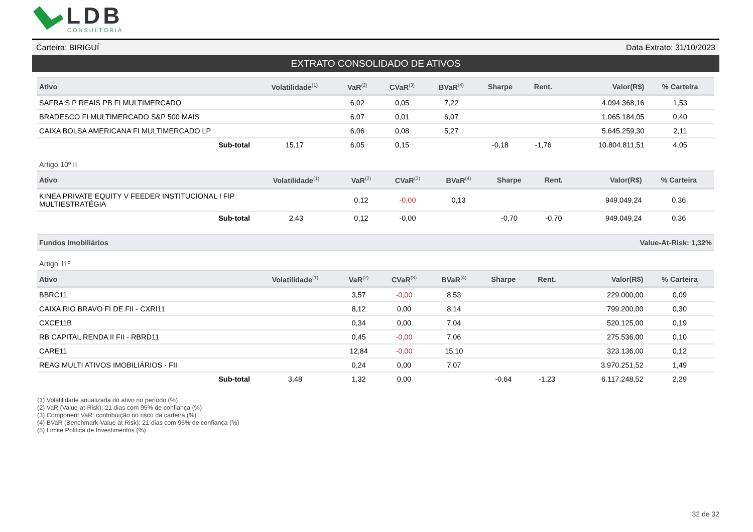LDB
CONSULTORIA
Carteira: BIRIGUÍ Data Extrato: 31/10/2023
EXTRATO CONSOLIDADO DE ATIVOS
| Ativo | Volatilidade<sup>(1)</sup> | VaR<sup>(2)</sup> | CVaR<sup>(3)</sup> | BVaR<sup>(4)</sup> | Sharpe | Rent. | Valor(R$) | % Carteira |
| --- | --- | --- | --- | --- | --- | --- | --- | --- |
| SAFRA S P REAIS PB FI MULTIMERCADO | | 6,02 | 0,05 | 7,22 | | | 4.094.368,16 | 1,53 |
| BRADESCO FI MULTIMERCADO S&P 500 MAIS | | 6,07 | 0,01 | 6,07 | | | 1.065.184,05 | 0,40 |
| CAIXA BOLSA AMERICANA FI MULTIMERCADO LP | | 6,06 | 0,08 | 5,27 | | | 5.645.259,30 | 2,11 |
| Sub-total | 15,17 | 6,05 | 0,15 | | -0,18 | -1,76 | 10.804.811,51 | 4,05 |
Artigo 10º II
| Ativo | Volatilidade<sup>(1)</sup> | VaR<sup>(2)</sup> | CVaR<sup>(3)</sup> | BVaR<sup>(4)</sup> | Sharpe | Rent. | Valor(R$) | % Carteira |
| --- | --- | --- | --- | --- | --- | --- | --- | --- |
| KINEA PRIVATE EQUITY V FEEDER INSTITUCIONAL I FIP MULTIESTRATÉGIA | | 0,12 | -0,00 | 0,13 | | | 949.049,24 | 0,36 |
| Sub-total | 2,43 | 0,12 | -0,00 | | -0,70 | -0,70 | 949.049,24 | 0,36 |
Fundos Imobiliários Value-At-Risk: 1,32%
Artigo 11º
| Ativo | Volatilidade<sup>(1)</sup> | VaR<sup>(2)</sup> | CVaR<sup>(3)</sup> | BVaR<sup>(4)</sup> | Sharpe | Rent. | Valor(R$) | % Carteira |
| --- | --- | --- | --- | --- | --- | --- | --- | --- |
| BBRC11 | | 3,57 | -0,00 | 8,53 | | | 229.000,00 | 0,09 |
| CAIXA RIO BRAVO FI DE FII - CXRI11 | | 8,12 | 0,00 | 8,14 | | | 799.200,00 | 0,30 |
| CXCE11B | | 0,34 | 0,00 | 7,04 | | | 520.125,00 | 0,19 |
| RB CAPITAL RENDA II FII - RBRD11 | | 0,45 | -0,00 | 7,06 | | | 275.536,00 | 0,10 |
| CARE11 | | 12,84 | -0,00 | 15,10 | | | 323.136,00 | 0,12 |
| REAG MULTI ATIVOS IMOBILIÁRIOS - FII | | 0,24 | 0,00 | 7,07 | | | 3.970.251,52 | 1,49 |
| Sub-total | 3,48 | 1,32 | 0,00 | | -0,64 | -1,23 | 6.117.248,52 | 2,29 |
(1) Volatilidade anualizada do ativo no período (%)
(2) VaR (Value-at-Risk): 21 dias com 95% de confiança (%)
(3) Component VaR: contribuição no risco da carteira (%)
(4) BVaR (Benchmark-Value at Risk): 21 dias com 95% de confiança (%)
(5) Limite Politica de Investimentos (%)
32 de 32